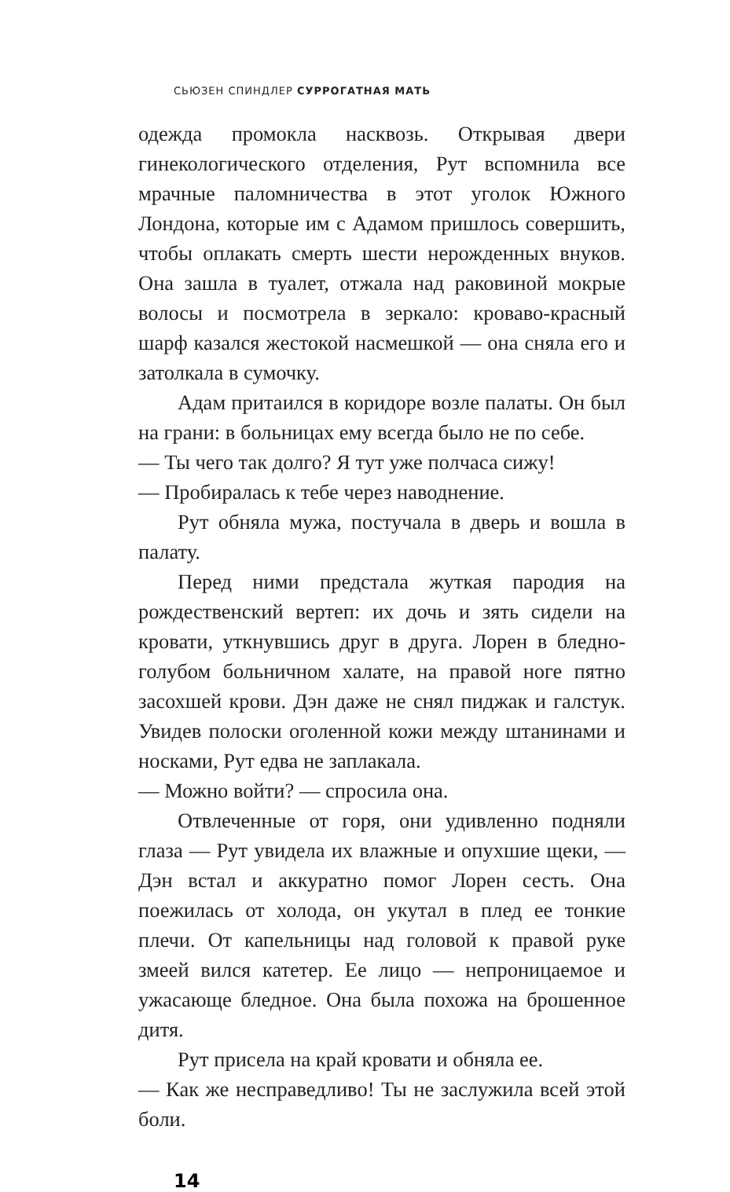СЬЮЗЕН СПИНДЛЕР СУРРОГАТНАЯ МАТЬ
одежда промокла насквозь. Открывая двери гинекологического отделения, Рут вспомнила все мрачные паломничества в этот уголок Южного Лондона, которые им с Адамом пришлось совершить, чтобы оплакать смерть шести нерожденных внуков. Она зашла в туалет, отжала над раковиной мокрые волосы и посмотрела в зеркало: кроваво-красный шарф казался жестокой насмешкой — она сняла его и затолкала в сумочку.
Адам притаился в коридоре возле палаты. Он был на грани: в больницах ему всегда было не по себе.
— Ты чего так долго? Я тут уже полчаса сижу!
— Пробиралась к тебе через наводнение.
Рут обняла мужа, постучала в дверь и вошла в палату.
Перед ними предстала жуткая пародия на рождественский вертеп: их дочь и зять сидели на кровати, уткнувшись друг в друга. Лорен в бледно-голубом больничном халате, на правой ноге пятно засохшей крови. Дэн даже не снял пиджак и галстук. Увидев полоски оголенной кожи между штанинами и носками, Рут едва не заплакала.
— Можно войти? — спросила она.
Отвлеченные от горя, они удивленно подняли глаза — Рут увидела их влажные и опухшие щеки, — Дэн встал и аккуратно помог Лорен сесть. Она поежилась от холода, он укутал в плед ее тонкие плечи. От капельницы над головой к правой руке змеей вился катетер. Ее лицо — непроницаемое и ужасающе бледное. Она была похожа на брошенное дитя.
Рут присела на край кровати и обняла ее.
— Как же несправедливо! Ты не заслужила всей этой боли.
14